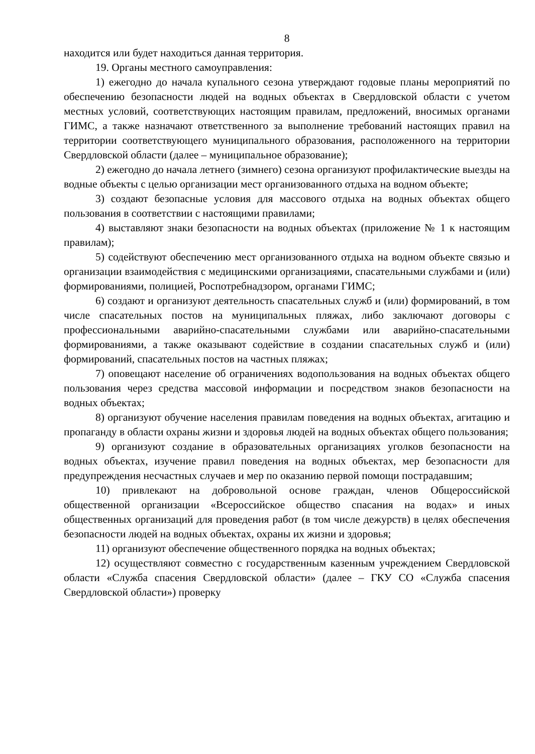8
находится или будет находиться данная территория.
19. Органы местного самоуправления:
1) ежегодно до начала купального сезона утверждают годовые планы мероприятий по обеспечению безопасности людей на водных объектах в Свердловской области с учетом местных условий, соответствующих настоящим правилам, предложений, вносимых органами ГИМС, а также назначают ответственного за выполнение требований настоящих правил на территории соответствующего муниципального образования, расположенного на территории Свердловской области (далее – муниципальное образование);
2) ежегодно до начала летнего (зимнего) сезона организуют профилактические выезды на водные объекты с целью организации мест организованного отдыха на водном объекте;
3) создают безопасные условия для массового отдыха на водных объектах общего пользования в соответствии с настоящими правилами;
4) выставляют знаки безопасности на водных объектах (приложение № 1 к настоящим правилам);
5) содействуют обеспечению мест организованного отдыха на водном объекте связью и организации взаимодействия с медицинскими организациями, спасательными службами и (или) формированиями, полицией, Роспотребнадзором, органами ГИМС;
6) создают и организуют деятельность спасательных служб и (или) формирований, в том числе спасательных постов на муниципальных пляжах, либо заключают договоры с профессиональными аварийно-спасательными службами или аварийно-спасательными формированиями, а также оказывают содействие в создании спасательных служб и (или) формирований, спасательных постов на частных пляжах;
7) оповещают население об ограничениях водопользования на водных объектах общего пользования через средства массовой информации и посредством знаков безопасности на водных объектах;
8) организуют обучение населения правилам поведения на водных объектах, агитацию и пропаганду в области охраны жизни и здоровья людей на водных объектах общего пользования;
9) организуют создание в образовательных организациях уголков безопасности на водных объектах, изучение правил поведения на водных объектах, мер безопасности для предупреждения несчастных случаев и мер по оказанию первой помощи пострадавшим;
10) привлекают на добровольной основе граждан, членов Общероссийской общественной организации «Всероссийское общество спасания на водах» и иных общественных организаций для проведения работ (в том числе дежурств) в целях обеспечения безопасности людей на водных объектах, охраны их жизни и здоровья;
11) организуют обеспечение общественного порядка на водных объектах;
12) осуществляют совместно с государственным казенным учреждением Свердловской области «Служба спасения Свердловской области» (далее – ГКУ СО «Служба спасения Свердловской области») проверку